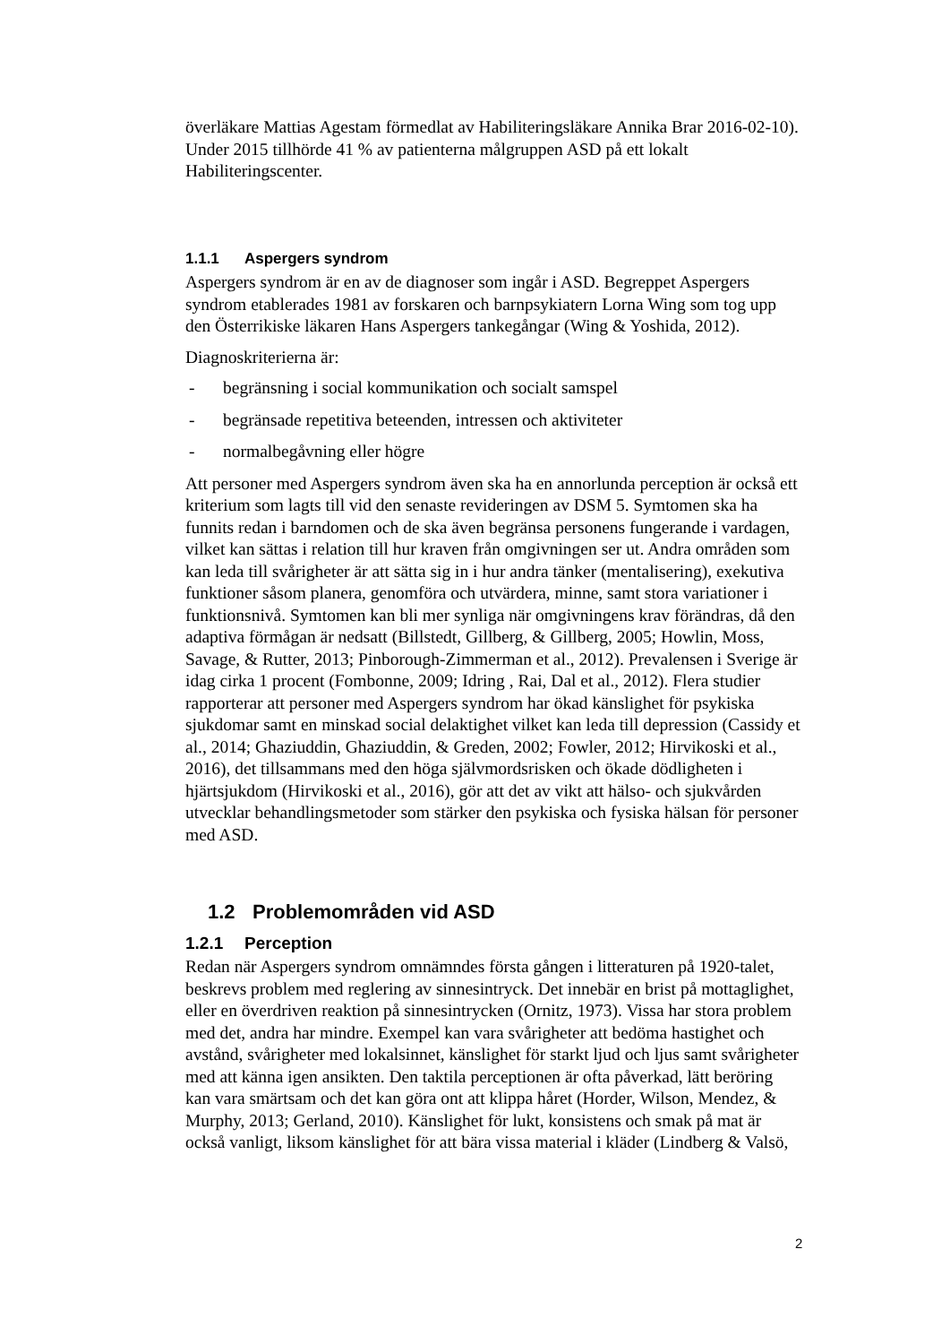överläkare Mattias Agestam förmedlat av Habiliteringsläkare Annika Brar 2016-02-10). Under 2015 tillhörde 41 % av patienterna målgruppen ASD på ett lokalt Habiliteringscenter.
1.1.1 Aspergers syndrom
Aspergers syndrom är en av de diagnoser som ingår i ASD. Begreppet Aspergers syndrom etablerades 1981 av forskaren och barnpsykiatern Lorna Wing som tog upp den Österrikiske läkaren Hans Aspergers tankegångar (Wing & Yoshida, 2012).
Diagnoskriterierna är:
- begränsning i social kommunikation och socialt samspel
- begränsade repetitiva beteenden, intressen och aktiviteter
- normalbegåvning eller högre
Att personer med Aspergers syndrom även ska ha en annorlunda perception är också ett kriterium som lagts till vid den senaste revideringen av DSM 5. Symtomen ska ha funnits redan i barndomen och de ska även begränsa personens fungerande i vardagen, vilket kan sättas i relation till hur kraven från omgivningen ser ut. Andra områden som kan leda till svårigheter är att sätta sig in i hur andra tänker (mentalisering), exekutiva funktioner såsom planera, genomföra och utvärdera, minne, samt stora variationer i funktionsnivå. Symtomen kan bli mer synliga när omgivningens krav förändras, då den adaptiva förmågan är nedsatt (Billstedt, Gillberg, & Gillberg, 2005; Howlin, Moss, Savage, & Rutter, 2013; Pinborough-Zimmerman et al., 2012). Prevalensen i Sverige är idag cirka 1 procent (Fombonne, 2009; Idring , Rai, Dal et al., 2012). Flera studier rapporterar att personer med Aspergers syndrom har ökad känslighet för psykiska sjukdomar samt en minskad social delaktighet vilket kan leda till depression (Cassidy et al., 2014; Ghaziuddin, Ghaziuddin, & Greden, 2002; Fowler, 2012; Hirvikoski et al., 2016), det tillsammans med den höga självmordsrisken och ökade dödligheten i hjärtsjukdom (Hirvikoski et al., 2016), gör att det av vikt att hälso- och sjukvården utvecklar behandlingsmetoder som stärker den psykiska och fysiska hälsan för personer med ASD.
1.2 Problemområden vid ASD
1.2.1 Perception
Redan när Aspergers syndrom omnämndes första gången i litteraturen på 1920-talet, beskrevs problem med reglering av sinnesintryck. Det innebär en brist på mottaglighet, eller en överdriven reaktion på sinnesintrycken (Ornitz, 1973). Vissa har stora problem med det, andra har mindre. Exempel kan vara svårigheter att bedöma hastighet och avstånd, svårigheter med lokalsinnet, känslighet för starkt ljud och ljus samt svårigheter med att känna igen ansikten. Den taktila perceptionen är ofta påverkad, lätt beröring kan vara smärtsam och det kan göra ont att klippa håret (Horder, Wilson, Mendez, & Murphy, 2013; Gerland, 2010). Känslighet för lukt, konsistens och smak på mat är också vanligt, liksom känslighet för att bära vissa material i kläder (Lindberg & Valsö,
2